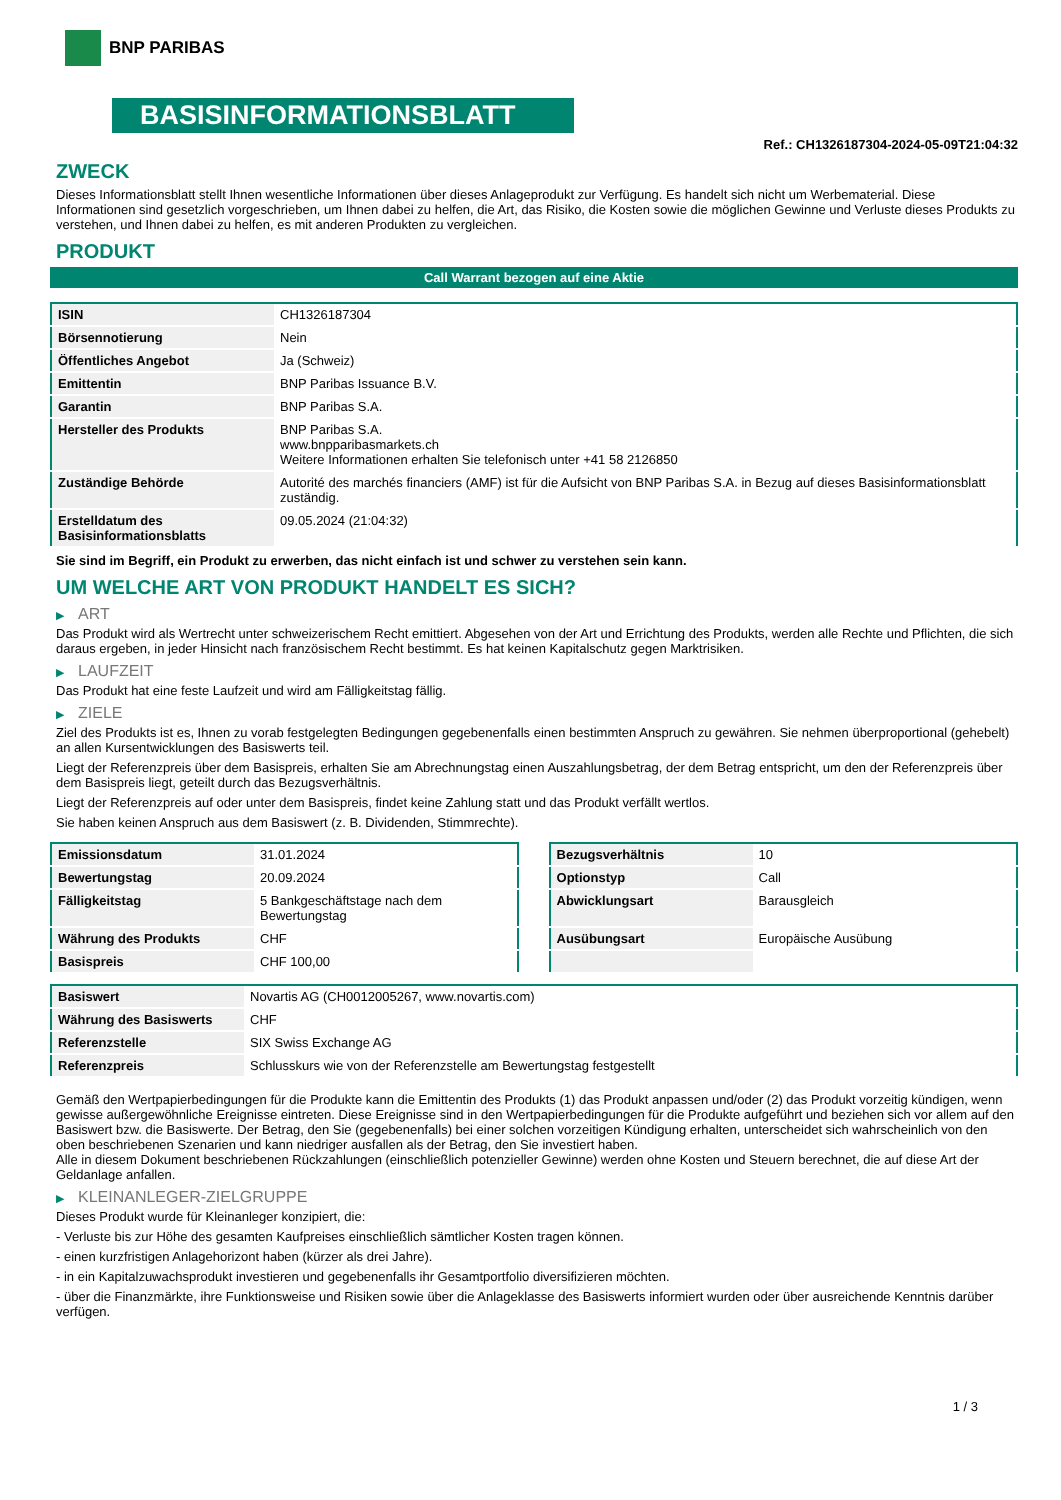BNP PARIBAS
BASISINFORMATIONSBLATT
Ref.: CH1326187304-2024-05-09T21:04:32
ZWECK
Dieses Informationsblatt stellt Ihnen wesentliche Informationen über dieses Anlageprodukt zur Verfügung. Es handelt sich nicht um Werbematerial. Diese Informationen sind gesetzlich vorgeschrieben, um Ihnen dabei zu helfen, die Art, das Risiko, die Kosten sowie die möglichen Gewinne und Verluste dieses Produkts zu verstehen, und Ihnen dabei zu helfen, es mit anderen Produkten zu vergleichen.
PRODUKT
Call Warrant bezogen auf eine Aktie
| ISIN | CH1326187304 |
| Börsennotierung | Nein |
| Öffentliches Angebot | Ja (Schweiz) |
| Emittentin | BNP Paribas Issuance B.V. |
| Garantin | BNP Paribas S.A. |
| Hersteller des Produkts | BNP Paribas S.A. www.bnpparibasmarkets.ch Weitere Informationen erhalten Sie telefonisch unter +41 58 2126850 |
| Zuständige Behörde | Autorité des marchés financiers (AMF) ist für die Aufsicht von BNP Paribas S.A. in Bezug auf dieses Basisinformationsblatt zuständig. |
| Erstelldatum des Basisinformationsblatts | 09.05.2024 (21:04:32) |
Sie sind im Begriff, ein Produkt zu erwerben, das nicht einfach ist und schwer zu verstehen sein kann.
UM WELCHE ART VON PRODUKT HANDELT ES SICH?
▶ ART
Das Produkt wird als Wertrecht unter schweizerischem Recht emittiert. Abgesehen von der Art und Errichtung des Produkts, werden alle Rechte und Pflichten, die sich daraus ergeben, in jeder Hinsicht nach französischem Recht bestimmt. Es hat keinen Kapitalschutz gegen Marktrisiken.
▶ LAUFZEIT
Das Produkt hat eine feste Laufzeit und wird am Fälligkeitstag fällig.
▶ ZIELE
Ziel des Produkts ist es, Ihnen zu vorab festgelegten Bedingungen gegebenenfalls einen bestimmten Anspruch zu gewähren. Sie nehmen überproportional (gehebelt) an allen Kursentwicklungen des Basiswerts teil.
Liegt der Referenzpreis über dem Basispreis, erhalten Sie am Abrechnungstag einen Auszahlungsbetrag, der dem Betrag entspricht, um den der Referenzpreis über dem Basispreis liegt, geteilt durch das Bezugsverhältnis.
Liegt der Referenzpreis auf oder unter dem Basispreis, findet keine Zahlung statt und das Produkt verfällt wertlos.
Sie haben keinen Anspruch aus dem Basiswert (z. B. Dividenden, Stimmrechte).
| Emissionsdatum | 31.01.2024 |
| Bewertungstag | 20.09.2024 |
| Fälligkeitstag | 5 Bankgeschäftstage nach dem Bewertungstag |
| Währung des Produkts | CHF |
| Basispreis | CHF 100,00 |
| Bezugsverhältnis | 10 |
| Optionstyp | Call |
| Abwicklungsart | Barausgleich |
| Ausübungsart | Europäische Ausübung |
| Basiswert | Novartis AG (CH0012005267, www.novartis.com) |
| Währung des Basiswerts | CHF |
| Referenzstelle | SIX Swiss Exchange AG |
| Referenzpreis | Schlusskurs wie von der Referenzstelle am Bewertungstag festgestellt |
Gemäß den Wertpapierbedingungen für die Produkte kann die Emittentin des Produkts (1) das Produkt anpassen und/oder (2) das Produkt vorzeitig kündigen, wenn gewisse außergewöhnliche Ereignisse eintreten. Diese Ereignisse sind in den Wertpapierbedingungen für die Produkte aufgeführt und beziehen sich vor allem auf den Basiswert bzw. die Basiswerte. Der Betrag, den Sie (gegebenenfalls) bei einer solchen vorzeitigen Kündigung erhalten, unterscheidet sich wahrscheinlich von den oben beschriebenen Szenarien und kann niedriger ausfallen als der Betrag, den Sie investiert haben.
Alle in diesem Dokument beschriebenen Rückzahlungen (einschließlich potenzieller Gewinne) werden ohne Kosten und Steuern berechnet, die auf diese Art der Geldanlage anfallen.
▶ KLEINANLEGER-ZIELGRUPPE
Dieses Produkt wurde für Kleinanleger konzipiert, die:
- Verluste bis zur Höhe des gesamten Kaufpreises einschließlich sämtlicher Kosten tragen können.
- einen kurzfristigen Anlagehorizont haben (kürzer als drei Jahre).
- in ein Kapitalzuwachsprodukt investieren und gegebenenfalls ihr Gesamtportfolio diversifizieren möchten.
- über die Finanzmärkte, ihre Funktionsweise und Risiken sowie über die Anlageklasse des Basiswerts informiert wurden oder über ausreichende Kenntnis darüber verfügen.
1 / 3